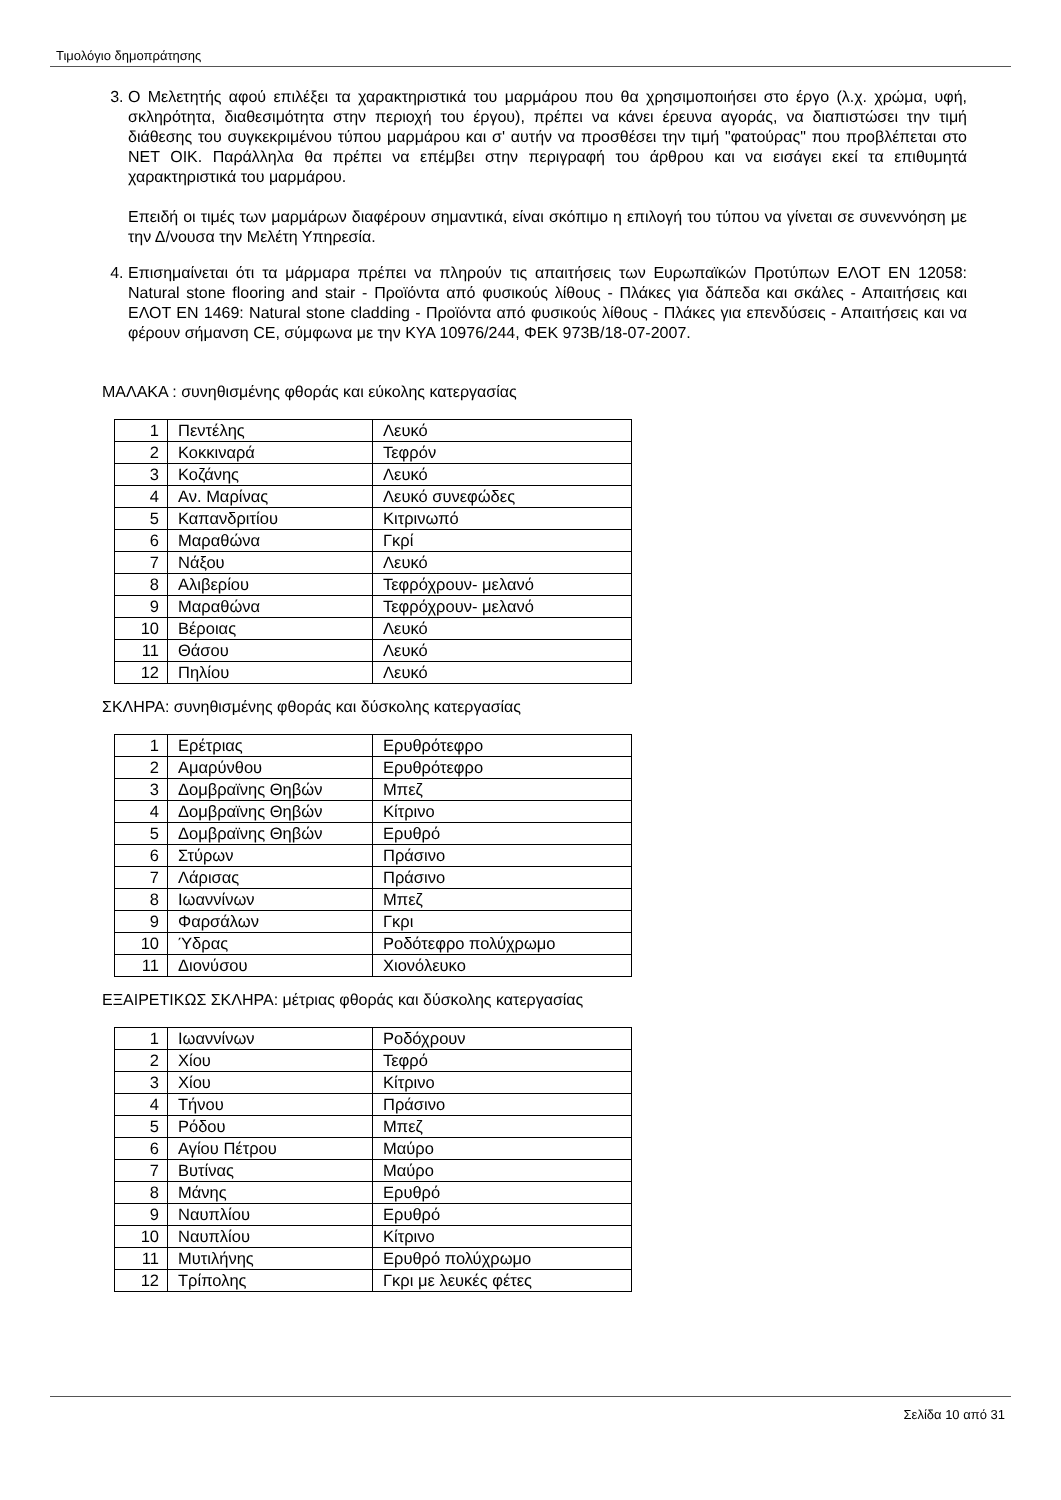Τιμολόγιο δημοπράτησης
3. Ο Μελετητής αφού επιλέξει τα χαρακτηριστικά του μαρμάρου που θα χρησιμοποιήσει στο έργο (λ.χ. χρώμα, υφή, σκληρότητα, διαθεσιμότητα στην περιοχή του έργου), πρέπει να κάνει έρευνα αγοράς, να διαπιστώσει την τιμή διάθεσης του συγκεκριμένου τύπου μαρμάρου και σ' αυτήν να προσθέσει την τιμή "φατούρας" που προβλέπεται στο ΝΕΤ ΟΙΚ. Παράλληλα θα πρέπει να επέμβει στην περιγραφή του άρθρου και να εισάγει εκεί τα επιθυμητά χαρακτηριστικά του μαρμάρου.
Επειδή οι τιμές των μαρμάρων διαφέρουν σημαντικά, είναι σκόπιμο η επιλογή του τύπου να γίνεται σε συνεννόηση με την Δ/νουσα την Μελέτη Υπηρεσία.
4. Επισημαίνεται ότι τα μάρμαρα πρέπει να πληρούν τις απαιτήσεις των Ευρωπαϊκών Προτύπων ΕΛΟΤ ΕΝ 12058: Natural stone flooring and stair - Προϊόντα από φυσικούς λίθους - Πλάκες για δάπεδα και σκάλες - Απαιτήσεις και ΕΛΟΤ ΕΝ 1469: Natural stone cladding - Προϊόντα από φυσικούς λίθους - Πλάκες για επενδύσεις - Απαιτήσεις και να φέρουν σήμανση CE, σύμφωνα με την ΚΥΑ 10976/244, ΦΕΚ 973Β/18-07-2007.
ΜΑΛΑΚΑ : συνηθισμένης φθοράς και εύκολης κατεργασίας
| 1 | Πεντέλης | Λευκό |
| 2 | Κοκκιναρά | Τεφρόν |
| 3 | Κοζάνης | Λευκό |
| 4 | Αν. Μαρίνας | Λευκό συνεφώδες |
| 5 | Καπανδριτίου | Κιτρινωπό |
| 6 | Μαραθώνα | Γκρί |
| 7 | Νάξου | Λευκό |
| 8 | Αλιβερίου | Τεφρόχρουν- μελανό |
| 9 | Μαραθώνα | Τεφρόχρουν- μελανό |
| 10 | Βέροιας | Λευκό |
| 11 | Θάσου | Λευκό |
| 12 | Πηλίου | Λευκό |
ΣΚΛΗΡΑ: συνηθισμένης φθοράς και δύσκολης κατεργασίας
| 1 | Ερέτριας | Ερυθρότεφρο |
| 2 | Αμαρύνθου | Ερυθρότεφρο |
| 3 | Δομβραϊνης Θηβών | Μπεζ |
| 4 | Δομβραϊνης Θηβών | Κίτρινο |
| 5 | Δομβραϊνης Θηβών | Ερυθρό |
| 6 | Στύρων | Πράσινο |
| 7 | Λάρισας | Πράσινο |
| 8 | Ιωαννίνων | Μπεζ |
| 9 | Φαρσάλων | Γκρι |
| 10 | Ύδρας | Ροδότεφρο πολύχρωμο |
| 11 | Διονύσου | Χιονόλευκο |
ΕΞΑΙΡΕΤΙΚΩΣ ΣΚΛΗΡΑ: μέτριας φθοράς και δύσκολης κατεργασίας
| 1 | Ιωαννίνων | Ροδόχρουν |
| 2 | Χίου | Τεφρό |
| 3 | Χίου | Κίτρινο |
| 4 | Τήνου | Πράσινο |
| 5 | Ρόδου | Μπεζ |
| 6 | Αγίου Πέτρου | Μαύρο |
| 7 | Βυτίνας | Μαύρο |
| 8 | Μάνης | Ερυθρό |
| 9 | Ναυπλίου | Ερυθρό |
| 10 | Ναυπλίου | Κίτρινο |
| 11 | Μυτιλήνης | Ερυθρό πολύχρωμο |
| 12 | Τρίπολης | Γκρι με λευκές φέτες |
Σελίδα 10 από 31